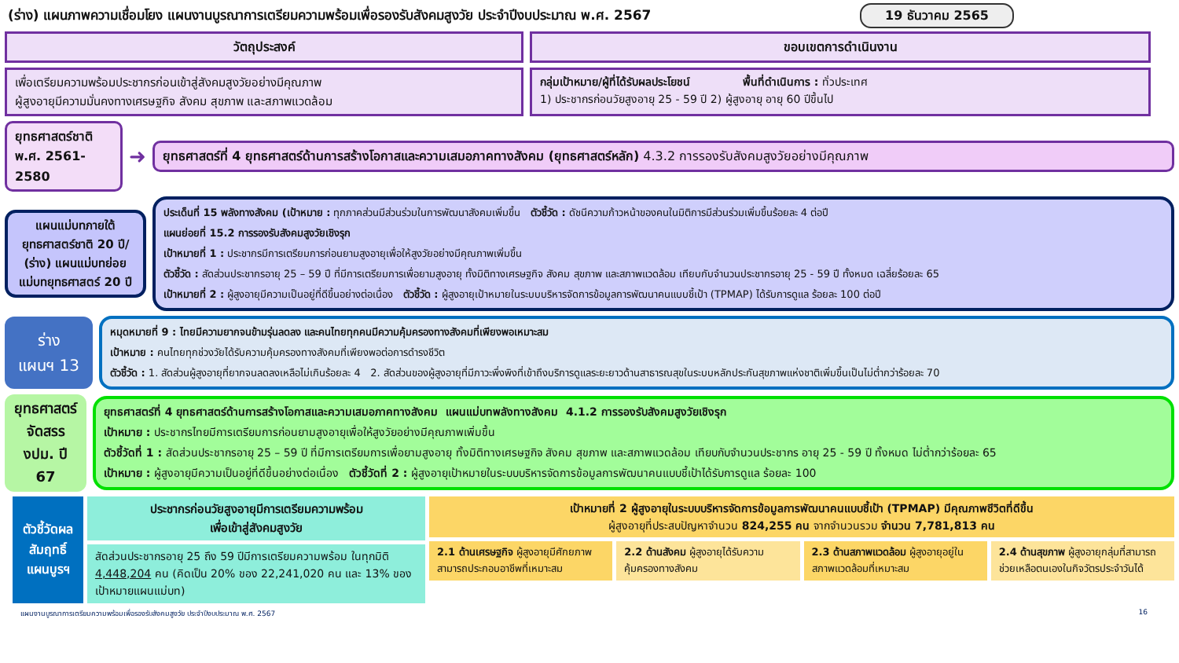(ร่าง) แผนภาพความเชื่อมโยง แผนงานบูรณาการเตรียมความพร้อมเพื่อรองรับสังคมสูงวัย ประจำปีงบประมาณ พ.ศ. 2567 19 ธันวาคม 2565
วัตถุประสงค์ ขอบเขตการดำเนินงาน
เพื่อเตรียมความพร้อมประชากรก่อนเข้าสู่สังคมสูงวัยอย่างมีคุณภาพ
ผู้สูงอายุมีความมั่นคงทางเศรษฐกิจ สังคม สุขภาพ และสภาพแวดล้อม
กลุ่มเป้าหมาย/ผู้ที่ได้รับผลประโยชน์ พื้นที่ดำเนินการ : ทั่วประเทศ
1) ประชากรก่อนวัยสูงอายุ 25 - 59 ปี 2) ผู้สูงอายุ อายุ 60 ปีขึ้นไป
ยุทธศาสตร์ชาติ
พ.ศ. 2561-2580
➜
ยุทธศาสตร์ที่ 4 ยุทธศาสตร์ด้านการสร้างโอกาสและความเสมอภาคทางสังคม (ยุทธศาสตร์หลัก) 4.3.2 การรองรับสังคมสูงวัยอย่างมีคุณภาพ
แผนแม่บทภายใต้ยุทธศาสตร์ชาติ 20 ปี/ (ร่าง) แผนแม่บทย่อย แม่บทยุทธศาสตร์ 20 ปี
ประเด็นที่ 15 พลังทางสังคม (เป้าหมาย : ทุกภาคส่วนมีส่วนร่วมในการพัฒนาสังคมเพิ่มขึ้น ตัวชี้วัด : ดัชนีความก้าวหน้าของคนในมิติการมีส่วนร่วมเพิ่มขึ้นร้อยละ 4 ต่อปี
แผนย่อยที่ 15.2 การรองรับสังคมสูงวัยเชิงรุก
เป้าหมายที่ 1 : ประชากรมีการเตรียมการก่อนยามสูงอายุเพื่อให้สูงวัยอย่างมีคุณภาพเพิ่มขึ้น
ตัวชี้วัด : สัดส่วนประชากรอายุ 25 – 59 ปี ที่มีการเตรียมการเพื่อยามสูงอายุ ทั้งมิติทางเศรษฐกิจ สังคม สุขภาพ และสภาพแวดล้อม เทียบกับจำนวนประชากรอายุ 25 - 59 ปี ทั้งหมด เฉลี่ยร้อยละ 65
เป้าหมายที่ 2 : ผู้สูงอายุมีความเป็นอยู่ที่ดีขึ้นอย่างต่อเนื่อง ตัวชี้วัด : ผู้สูงอายุเป้าหมายในระบบบริหารจัดการข้อมูลการพัฒนาคนแบบชี้เป้า (TPMAP) ได้รับการดูแล ร้อยละ 100 ต่อปี
ร่าง
แผนฯ 13
หมุดหมายที่ 9 : ไทยมีความยากจนข้ามรุ่นลดลง และคนไทยทุกคนมีความคุ้มครองทางสังคมที่เพียงพอเหมาะสม
เป้าหมาย : คนไทยทุกช่วงวัยได้รับความคุ้มครองทางสังคมที่เพียงพอต่อการดำรงชีวิต
ตัวชี้วัด : 1. สัดส่วนผู้สูงอายุที่ยากจนลดลงเหลือไม่เกินร้อยละ 4 2. สัดส่วนของผู้สูงอายุที่มีภาวะพึ่งพิงที่เข้าถึงบริการดูแลระยะยาวด้านสาธารณสุขในระบบหลักประกันสุขภาพแห่งชาติเพิ่มขึ้นเป็นไม่ต่ำกว่าร้อยละ 70
ยุทธศาสตร์จัดสรร งปม. ปี 67
ยุทธศาสตร์ที่ 4 ยุทธศาสตร์ด้านการสร้างโอกาสและความเสมอภาคทางสังคม แผนแม่บทพลังทางสังคม 4.1.2 การรองรับสังคมสูงวัยเชิงรุก
เป้าหมาย : ประชากรไทยมีการเตรียมการก่อนยามสูงอายุเพื่อให้สูงวัยอย่างมีคุณภาพเพิ่มขึ้น
ตัวชี้วัดที่ 1 : สัดส่วนประชากรอายุ 25 – 59 ปี ที่มีการเตรียมการเพื่อยามสูงอายุ ทั้งมิติทางเศรษฐกิจ สังคม สุขภาพ และสภาพแวดล้อม เทียบกับจำนวนประชากร อายุ 25 - 59 ปี ทั้งหมด ไม่ต่ำกว่าร้อยละ 65
เป้าหมาย : ผู้สูงอายุมีความเป็นอยู่ที่ดีขึ้นอย่างต่อเนื่อง ตัวชี้วัดที่ 2 : ผู้สูงอายุเป้าหมายในระบบบริหารจัดการข้อมูลการพัฒนาคนแบบชี้เป้าได้รับการดูแล ร้อยละ 100
ตัวชี้วัดผลสัมฤทธิ์แผนบูรฯ
ประชากรก่อนวัยสูงอายุมีการเตรียมความพร้อม
เพื่อเข้าสู่สังคมสูงวัย
สัดส่วนประชากรอายุ 25 ถึง 59 ปีมีการเตรียมความพร้อม ในทุกมิติ 4,448,204 คน (คิดเป็น 20% ของ 22,241,020 คน และ 13% ของเป้าหมายแผนแม่บท)
เป้าหมายที่ 2 ผู้สูงอายุในระบบบริหารจัดการข้อมูลการพัฒนาคนแบบชี้เป้า (TPMAP) มีคุณภาพชีวิตที่ดีขึ้น
ผู้สูงอายุที่ประสบปัญหาจำนวน 824,255 คน จากจำนวนรวม จำนวน 7,781,813 คน
2.1 ด้านเศรษฐกิจ ผู้สูงอายุมีศักยภาพ สามารถประกอบอาชีพที่เหมาะสม
2.2 ด้านสังคม ผู้สูงอายุได้รับความคุ้มครองทางสังคม
2.3 ด้านสภาพแวดล้อม ผู้สูงอายุอยู่ในสภาพแวดล้อมที่เหมาะสม
2.4 ด้านสุขภาพ ผู้สูงอายุกลุ่มที่สามารถช่วยเหลือตนเองในกิจวัตรประจำวันได้
แผนงานบูรณาการเตรียมความพร้อมเพื่อรองรับสังคมสูงวัย ประจำปีงบประมาณ พ.ศ. 2567 16